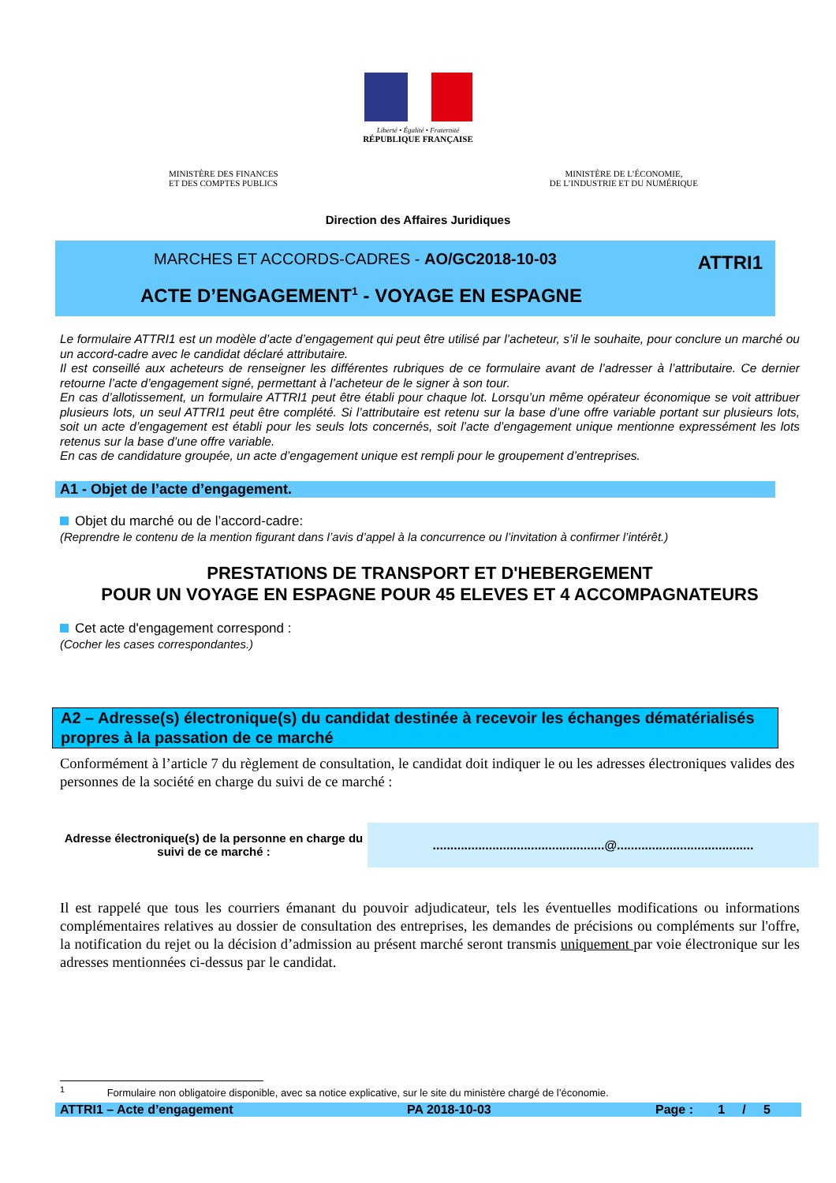Liberté • Égalité • Fraternité
RÉPUBLIQUE FRANÇAISE
MINISTÈRE DES FINANCES
ET DES COMPTES PUBLICS
MINISTÈRE DE L’ÉCONOMIE,
DE L’INDUSTRIE ET DU NUMÉRIQUE
Direction des Affaires Juridiques
MARCHES ET ACCORDS-CADRES - AO/GC2018-10-03
ATTRI1
ACTE D’ENGAGEMENT<sup>1</sup> - VOYAGE EN ESPAGNE
Le formulaire ATTRI1 est un modèle d’acte d’engagement qui peut être utilisé par l’acheteur, s’il le souhaite, pour conclure un marché ou un accord-cadre avec le candidat déclaré attributaire.
Il est conseillé aux acheteurs de renseigner les différentes rubriques de ce formulaire avant de l’adresser à l’attributaire. Ce dernier retourne l’acte d’engagement signé, permettant à l’acheteur de le signer à son tour.
En cas d’allotissement, un formulaire ATTRI1 peut être établi pour chaque lot. Lorsqu’un même opérateur économique se voit attribuer plusieurs lots, un seul ATTRI1 peut être complété. Si l’attributaire est retenu sur la base d’une offre variable portant sur plusieurs lots, soit un acte d’engagement est établi pour les seuls lots concernés, soit l’acte d’engagement unique mentionne expressément les lots retenus sur la base d’une offre variable.
En cas de candidature groupée, un acte d’engagement unique est rempli pour le groupement d’entreprises.
A1 - Objet de l’acte d’engagement.
Objet du marché ou de l’accord-cadre:
(Reprendre le contenu de la mention figurant dans l’avis d’appel à la concurrence ou l’invitation à confirmer l’intérêt.)
PRESTATIONS DE TRANSPORT ET D'HEBERGEMENT
POUR UN VOYAGE EN ESPAGNE POUR 45 ELEVES ET 4 ACCOMPAGNATEURS
Cet acte d'engagement correspond :
(Cocher les cases correspondantes.)
A2 – Adresse(s) électronique(s) du candidat destinée à recevoir les échanges dématérialisés propres à la passation de ce marché
Conformément à l’article 7 du règlement de consultation, le candidat doit indiquer le ou les adresses électroniques valides des personnes de la société en charge du suivi de ce marché :
Adresse électronique(s) de la personne en charge du suivi de ce marché :
.................................................@.......................................
Il est rappelé que tous les courriers émanant du pouvoir adjudicateur, tels les éventuelles modifications ou informations complémentaires relatives au dossier de consultation des entreprises, les demandes de précisions ou compléments sur l'offre, la notification du rejet ou la décision d’admission au présent marché seront transmis uniquement par voie électronique sur les adresses mentionnées ci-dessus par le candidat.
<sup>1</sup> Formulaire non obligatoire disponible, avec sa notice explicative, sur le site du ministère chargé de l’économie.
ATTRI1 – Acte d’engagement PA 2018-10-03 Page : 1 / 5